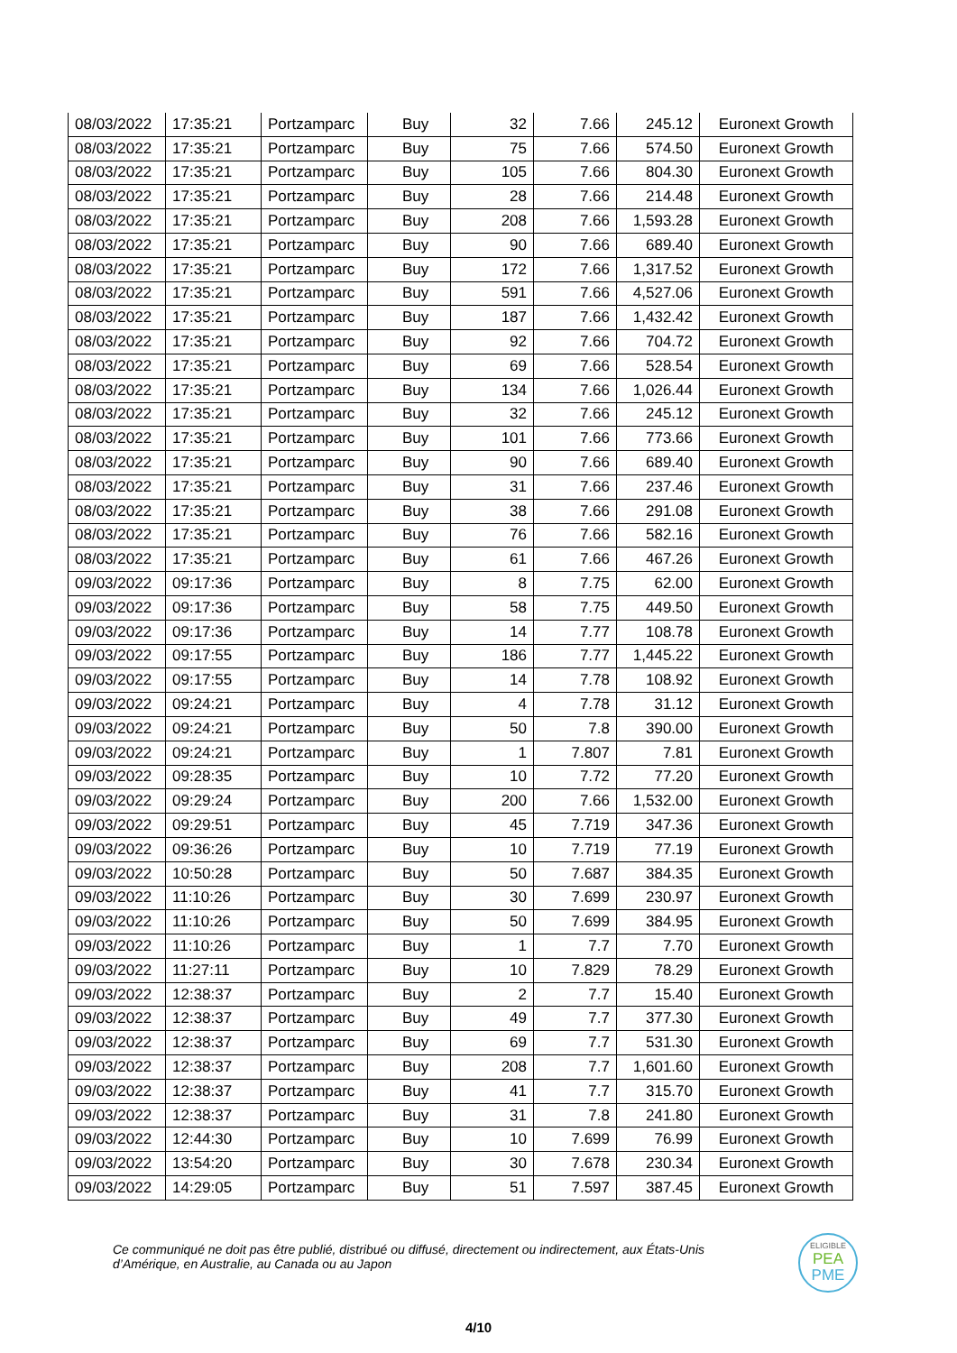| 08/03/2022 | 17:35:21 | Portzamparc | Buy | 32 | 7.66 | 245.12 | Euronext Growth |
| 08/03/2022 | 17:35:21 | Portzamparc | Buy | 75 | 7.66 | 574.50 | Euronext Growth |
| 08/03/2022 | 17:35:21 | Portzamparc | Buy | 105 | 7.66 | 804.30 | Euronext Growth |
| 08/03/2022 | 17:35:21 | Portzamparc | Buy | 28 | 7.66 | 214.48 | Euronext Growth |
| 08/03/2022 | 17:35:21 | Portzamparc | Buy | 208 | 7.66 | 1,593.28 | Euronext Growth |
| 08/03/2022 | 17:35:21 | Portzamparc | Buy | 90 | 7.66 | 689.40 | Euronext Growth |
| 08/03/2022 | 17:35:21 | Portzamparc | Buy | 172 | 7.66 | 1,317.52 | Euronext Growth |
| 08/03/2022 | 17:35:21 | Portzamparc | Buy | 591 | 7.66 | 4,527.06 | Euronext Growth |
| 08/03/2022 | 17:35:21 | Portzamparc | Buy | 187 | 7.66 | 1,432.42 | Euronext Growth |
| 08/03/2022 | 17:35:21 | Portzamparc | Buy | 92 | 7.66 | 704.72 | Euronext Growth |
| 08/03/2022 | 17:35:21 | Portzamparc | Buy | 69 | 7.66 | 528.54 | Euronext Growth |
| 08/03/2022 | 17:35:21 | Portzamparc | Buy | 134 | 7.66 | 1,026.44 | Euronext Growth |
| 08/03/2022 | 17:35:21 | Portzamparc | Buy | 32 | 7.66 | 245.12 | Euronext Growth |
| 08/03/2022 | 17:35:21 | Portzamparc | Buy | 101 | 7.66 | 773.66 | Euronext Growth |
| 08/03/2022 | 17:35:21 | Portzamparc | Buy | 90 | 7.66 | 689.40 | Euronext Growth |
| 08/03/2022 | 17:35:21 | Portzamparc | Buy | 31 | 7.66 | 237.46 | Euronext Growth |
| 08/03/2022 | 17:35:21 | Portzamparc | Buy | 38 | 7.66 | 291.08 | Euronext Growth |
| 08/03/2022 | 17:35:21 | Portzamparc | Buy | 76 | 7.66 | 582.16 | Euronext Growth |
| 08/03/2022 | 17:35:21 | Portzamparc | Buy | 61 | 7.66 | 467.26 | Euronext Growth |
| 09/03/2022 | 09:17:36 | Portzamparc | Buy | 8 | 7.75 | 62.00 | Euronext Growth |
| 09/03/2022 | 09:17:36 | Portzamparc | Buy | 58 | 7.75 | 449.50 | Euronext Growth |
| 09/03/2022 | 09:17:36 | Portzamparc | Buy | 14 | 7.77 | 108.78 | Euronext Growth |
| 09/03/2022 | 09:17:55 | Portzamparc | Buy | 186 | 7.77 | 1,445.22 | Euronext Growth |
| 09/03/2022 | 09:17:55 | Portzamparc | Buy | 14 | 7.78 | 108.92 | Euronext Growth |
| 09/03/2022 | 09:24:21 | Portzamparc | Buy | 4 | 7.78 | 31.12 | Euronext Growth |
| 09/03/2022 | 09:24:21 | Portzamparc | Buy | 50 | 7.8 | 390.00 | Euronext Growth |
| 09/03/2022 | 09:24:21 | Portzamparc | Buy | 1 | 7.807 | 7.81 | Euronext Growth |
| 09/03/2022 | 09:28:35 | Portzamparc | Buy | 10 | 7.72 | 77.20 | Euronext Growth |
| 09/03/2022 | 09:29:24 | Portzamparc | Buy | 200 | 7.66 | 1,532.00 | Euronext Growth |
| 09/03/2022 | 09:29:51 | Portzamparc | Buy | 45 | 7.719 | 347.36 | Euronext Growth |
| 09/03/2022 | 09:36:26 | Portzamparc | Buy | 10 | 7.719 | 77.19 | Euronext Growth |
| 09/03/2022 | 10:50:28 | Portzamparc | Buy | 50 | 7.687 | 384.35 | Euronext Growth |
| 09/03/2022 | 11:10:26 | Portzamparc | Buy | 30 | 7.699 | 230.97 | Euronext Growth |
| 09/03/2022 | 11:10:26 | Portzamparc | Buy | 50 | 7.699 | 384.95 | Euronext Growth |
| 09/03/2022 | 11:10:26 | Portzamparc | Buy | 1 | 7.7 | 7.70 | Euronext Growth |
| 09/03/2022 | 11:27:11 | Portzamparc | Buy | 10 | 7.829 | 78.29 | Euronext Growth |
| 09/03/2022 | 12:38:37 | Portzamparc | Buy | 2 | 7.7 | 15.40 | Euronext Growth |
| 09/03/2022 | 12:38:37 | Portzamparc | Buy | 49 | 7.7 | 377.30 | Euronext Growth |
| 09/03/2022 | 12:38:37 | Portzamparc | Buy | 69 | 7.7 | 531.30 | Euronext Growth |
| 09/03/2022 | 12:38:37 | Portzamparc | Buy | 208 | 7.7 | 1,601.60 | Euronext Growth |
| 09/03/2022 | 12:38:37 | Portzamparc | Buy | 41 | 7.7 | 315.70 | Euronext Growth |
| 09/03/2022 | 12:38:37 | Portzamparc | Buy | 31 | 7.8 | 241.80 | Euronext Growth |
| 09/03/2022 | 12:44:30 | Portzamparc | Buy | 10 | 7.699 | 76.99 | Euronext Growth |
| 09/03/2022 | 13:54:20 | Portzamparc | Buy | 30 | 7.678 | 230.34 | Euronext Growth |
| 09/03/2022 | 14:29:05 | Portzamparc | Buy | 51 | 7.597 | 387.45 | Euronext Growth |
Ce communiqué ne doit pas être publié, distribué ou diffusé, directement ou indirectement, aux États-Unis
d’Amérique, en Australie, au Canada ou au Japon
ELIGIBLE
PEA
PME
4/10